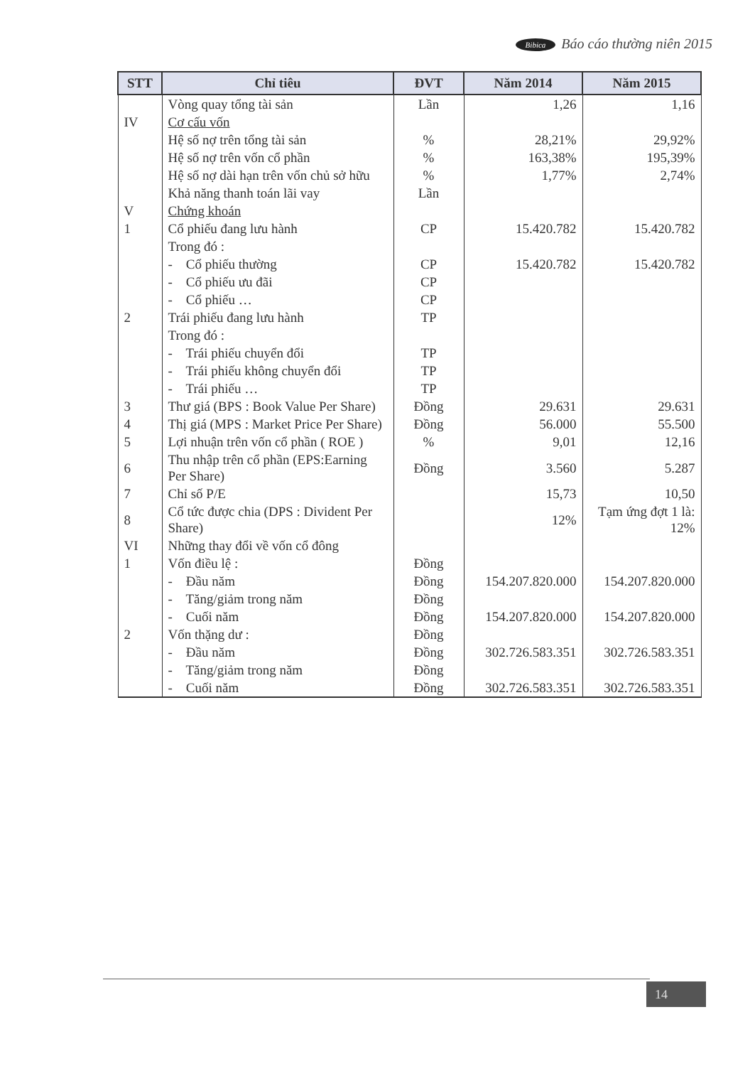Bibica Báo cáo thường niên 2015
| STT | Chỉ tiêu | ĐVT | Năm 2014 | Năm 2015 |
| --- | --- | --- | --- | --- |
| | Vòng quay tổng tài sản | Lần | 1,26 | 1,16 |
| IV | Cơ cấu vốn | | | |
| | Hệ số nợ trên tổng tài sản | % | 28,21% | 29,92% |
| | Hệ số nợ trên vốn cổ phần | % | 163,38% | 195,39% |
| | Hệ số nợ dài hạn trên vốn chủ sở hữu | % | 1,77% | 2,74% |
| | Khả năng thanh toán lãi vay | Lần | | |
| V | Chứng khoán | | | |
| 1 | Cổ phiếu đang lưu hành | CP | 15.420.782 | 15.420.782 |
| | Trong đó : | | | |
| | - Cổ phiếu thường | CP | 15.420.782 | 15.420.782 |
| | - Cổ phiếu ưu đãi | CP | | |
| | - Cổ phiếu … | CP | | |
| 2 | Trái phiếu đang lưu hành | TP | | |
| | Trong đó : | | | |
| | - Trái phiếu chuyển đổi | TP | | |
| | - Trái phiếu không chuyển đổi | TP | | |
| | - Trái phiếu … | TP | | |
| 3 | Thư giá (BPS : Book Value Per Share) | Đồng | 29.631 | 29.631 |
| 4 | Thị giá (MPS : Market Price Per Share) | Đồng | 56.000 | 55.500 |
| 5 | Lợi nhuận trên vốn cổ phần ( ROE ) | % | 9,01 | 12,16 |
| 6 | Thu nhập trên cổ phần (EPS:Earning Per Share) | Đồng | 3.560 | 5.287 |
| 7 | Chỉ số P/E | | 15,73 | 10,50 |
| 8 | Cổ tức được chia (DPS : Divident Per Share) | | 12% | Tạm ứng đợt 1 là: 12% |
| VI | Những thay đổi về vốn cổ đông | | | |
| 1 | Vốn điều lệ : | Đồng | | |
| | - Đầu năm | Đồng | 154.207.820.000 | 154.207.820.000 |
| | - Tăng/giảm trong năm | Đồng | | |
| | - Cuối năm | Đồng | 154.207.820.000 | 154.207.820.000 |
| 2 | Vốn thặng dư : | Đồng | | |
| | - Đầu năm | Đồng | 302.726.583.351 | 302.726.583.351 |
| | - Tăng/giảm trong năm | Đồng | | |
| | - Cuối năm | Đồng | 302.726.583.351 | 302.726.583.351 |
14